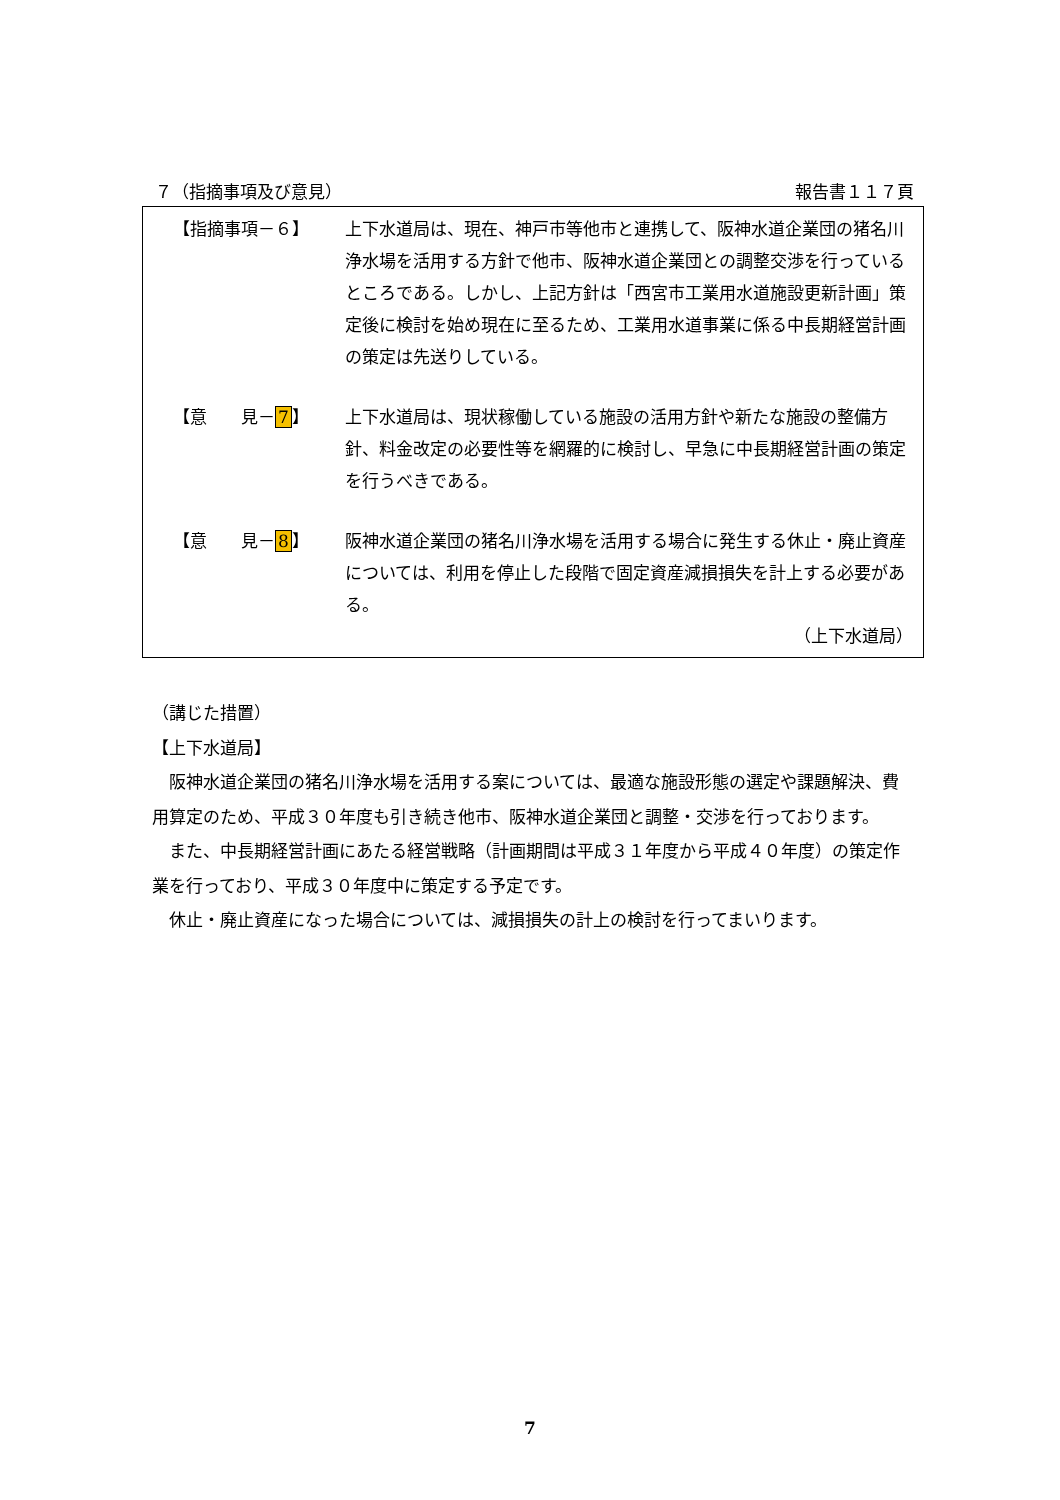７（指摘事項及び意見） 報告書１１７頁
【指摘事項－６】 上下水道局は、現在、神戸市等他市と連携して、阪神水道企業団の猪名川浄水場を活用する方針で他市、阪神水道企業団との調整交渉を行っているところである。しかし、上記方針は「西宮市工業用水道施設更新計画」策定後に検討を始め現在に至るため、工業用水道事業に係る中長期経営計画の策定は先送りしている。
【意　　見－7】 上下水道局は、現状稼働している施設の活用方針や新たな施設の整備方針、料金改定の必要性等を網羅的に検討し、早急に中長期経営計画の策定を行うべきである。
【意　　見－8】 阪神水道企業団の猪名川浄水場を活用する場合に発生する休止・廃止資産については、利用を停止した段階で固定資産減損損失を計上する必要がある。
（上下水道局）
（講じた措置）
【上下水道局】
阪神水道企業団の猪名川浄水場を活用する案については、最適な施設形態の選定や課題解決、費用算定のため、平成３０年度も引き続き他市、阪神水道企業団と調整・交渉を行っております。
また、中長期経営計画にあたる経営戦略（計画期間は平成３１年度から平成４０年度）の策定作業を行っており、平成３０年度中に策定する予定です。
休止・廃止資産になった場合については、減損損失の計上の検討を行ってまいります。
7